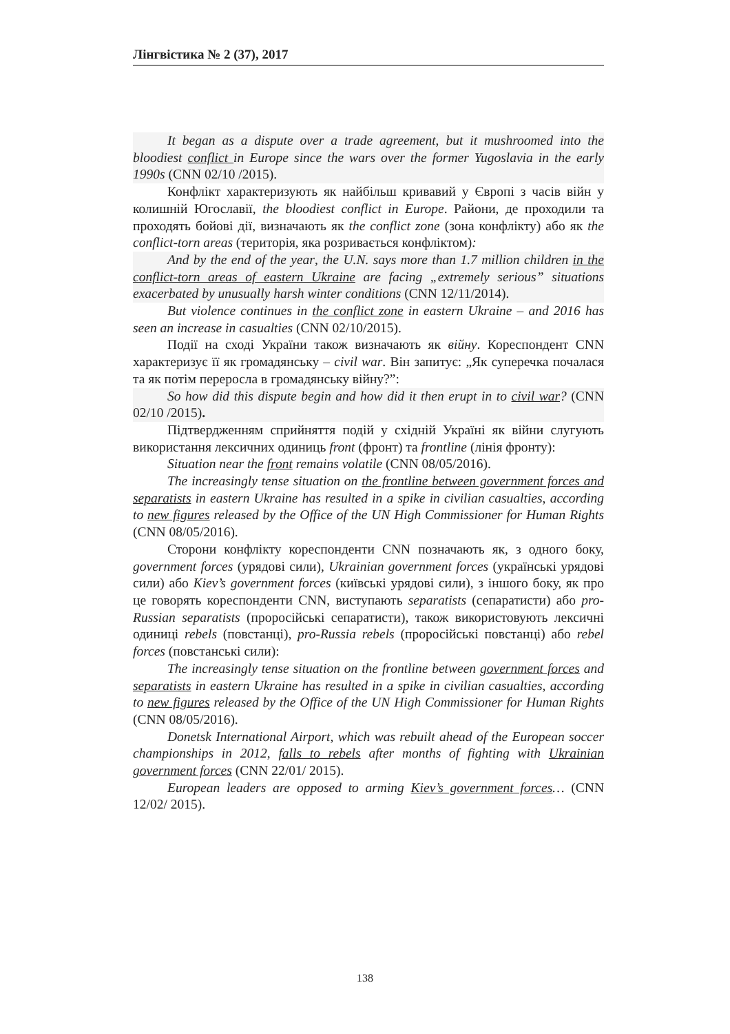Лінгвістика № 2 (37), 2017
It began as a dispute over a trade agreement, but it mushroomed into the bloodiest conflict in Europe since the wars over the former Yugoslavia in the early 1990s (CNN 02/10 /2015).
Конфлікт характеризують як найбільш кривавий у Європі з часів війн у колишній Югославії, the bloodiest conflict in Europe. Райони, де проходили та проходять бойові дії, визначають як the conflict zone (зона конфлікту) або як the conflict-torn areas (територія, яка розривається конфліктом):
And by the end of the year, the U.N. says more than 1.7 million children in the conflict-torn areas of eastern Ukraine are facing „extremely serious” situations exacerbated by unusually harsh winter conditions (CNN 12/11/2014).
But violence continues in the conflict zone in eastern Ukraine – and 2016 has seen an increase in casualties (CNN 02/10/2015).
Події на сході України також визначають як війну. Кореспондент CNN характеризує її як громадянську – civil war. Він запитує: „Як суперечка почалася та як потім переросла в громадянську війну?”:
So how did this dispute begin and how did it then erupt in to civil war? (CNN 02/10 /2015).
Підтвердженням сприйняття подій у східній Україні як війни слугують використання лексичних одиниць front (фронт) та frontline (лінія фронту):
Situation near the front remains volatile (CNN 08/05/2016).
The increasingly tense situation on the frontline between government forces and separatists in eastern Ukraine has resulted in a spike in civilian casualties, according to new figures released by the Office of the UN High Commissioner for Human Rights (CNN 08/05/2016).
Сторони конфлікту кореспонденти CNN позначають як, з одного боку, government forces (урядові сили), Ukrainian government forces (українські урядові сили) або Kiev’s government forces (київські урядові сили), з іншого боку, як про це говорять кореспонденти CNN, виступають separatists (сепаратисти) або pro-Russian separatists (проросійські сепаратисти), також використовують лексичні одиниці rebels (повстанці), pro-Russia rebels (проросійські повстанці) або rebel forces (повстанські сили):
The increasingly tense situation on the frontline between government forces and separatists in eastern Ukraine has resulted in a spike in civilian casualties, according to new figures released by the Office of the UN High Commissioner for Human Rights (CNN 08/05/2016).
Donetsk International Airport, which was rebuilt ahead of the European soccer championships in 2012, falls to rebels after months of fighting with Ukrainian government forces (CNN 22/01/ 2015).
European leaders are opposed to arming Kiev’s government forces… (CNN 12/02/ 2015).
138